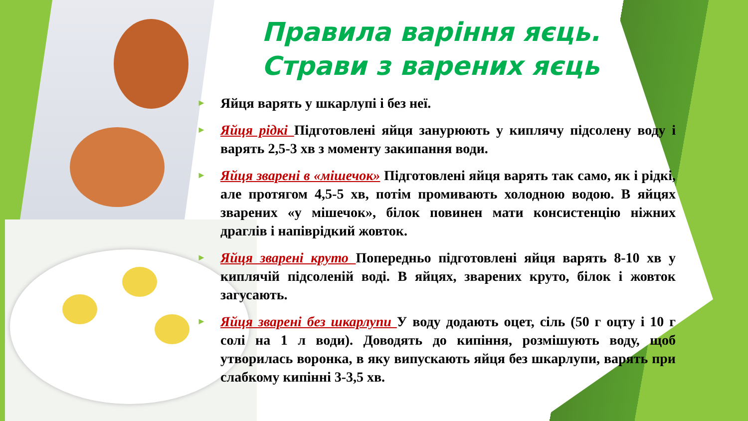Правила варіння яєць.
Страви з варених яєць
► Яйця варять у шкарлупі і без неї.
► Яйця рідкі Підготовлені яйця занурюють у киплячу підсолену воду і варять 2,5-3 хв з моменту закипання води.
► Яйця зварені в «мішечок» Підготовлені яйця варять так само, як і рідкі, але протягом 4,5-5 хв, потім промивають холодною водою. В яйцях зварених «у мішечок», білок повинен мати консистенцію ніжних драглів і напіврідкий жовток.
► Яйця зварені круто Попередньо підготовлені яйця варять 8-10 хв у киплячій підсоленій воді. В яйцях, зварених круто, білок і жовток загусають.
► Яйця зварені без шкарлупи У воду додають оцет, сіль (50 г оцту і 10 г солі на 1 л води). Доводять до кипіння, розмішують воду, щоб утворилась воронка, в яку випускають яйця без шкарлупи, варять при слабкому кипінні 3-3,5 хв.